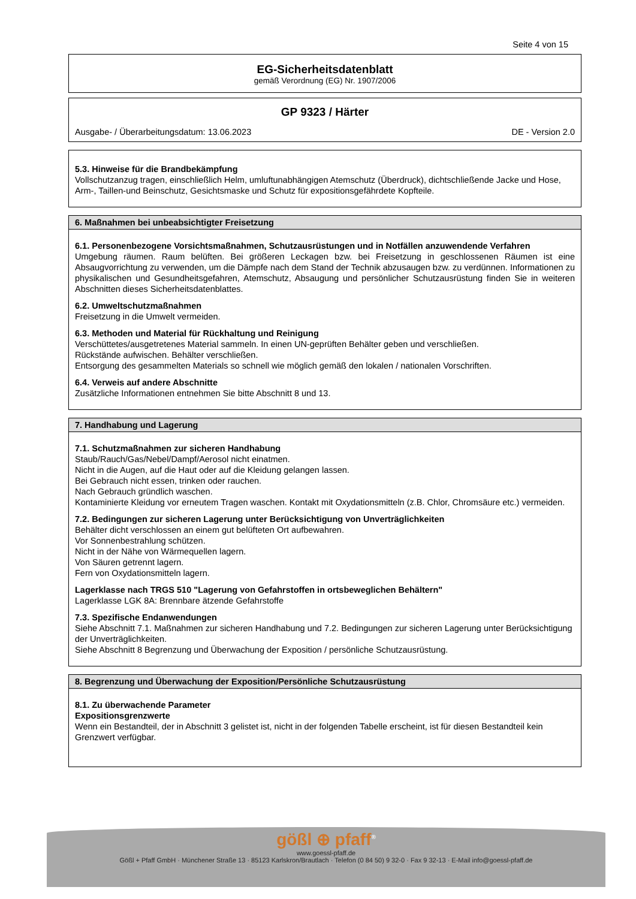Seite 4 von 15
EG-Sicherheitsdatenblatt
gemäß Verordnung (EG) Nr. 1907/2006
GP 9323 / Härter
Ausgabe- / Überarbeitungsdatum: 13.06.2023 DE - Version 2.0
5.3. Hinweise für die Brandbekämpfung
Vollschutzanzug tragen, einschließlich Helm, umluftunabhängigen Atemschutz (Überdruck), dichtschließende Jacke und Hose, Arm-, Taillen-und Beinschutz, Gesichtsmaske und Schutz für expositionsgefährdete Kopfteile.
6. Maßnahmen bei unbeabsichtigter Freisetzung
6.1. Personenbezogene Vorsichtsmaßnahmen, Schutzausrüstungen und in Notfällen anzuwendende Verfahren
Umgebung räumen. Raum belüften. Bei größeren Leckagen bzw. bei Freisetzung in geschlossenen Räumen ist eine Absaugvorrichtung zu verwenden, um die Dämpfe nach dem Stand der Technik abzusaugen bzw. zu verdünnen. Informationen zu physikalischen und Gesundheitsgefahren, Atemschutz, Absaugung und persönlicher Schutzausrüstung finden Sie in weiteren Abschnitten dieses Sicherheitsdatenblattes.
6.2. Umweltschutzmaßnahmen
Freisetzung in die Umwelt vermeiden.
6.3. Methoden und Material für Rückhaltung und Reinigung
Verschüttetes/ausgetretenes Material sammeln. In einen UN-geprüften Behälter geben und verschließen.
Rückstände aufwischen. Behälter verschließen.
Entsorgung des gesammelten Materials so schnell wie möglich gemäß den lokalen / nationalen Vorschriften.
6.4. Verweis auf andere Abschnitte
Zusätzliche Informationen entnehmen Sie bitte Abschnitt 8 und 13.
7. Handhabung und Lagerung
7.1. Schutzmaßnahmen zur sicheren Handhabung
Staub/Rauch/Gas/Nebel/Dampf/Aerosol nicht einatmen.
Nicht in die Augen, auf die Haut oder auf die Kleidung gelangen lassen.
Bei Gebrauch nicht essen, trinken oder rauchen.
Nach Gebrauch gründlich waschen.
Kontaminierte Kleidung vor erneutem Tragen waschen. Kontakt mit Oxydationsmitteln (z.B. Chlor, Chromsäure etc.) vermeiden.
7.2. Bedingungen zur sicheren Lagerung unter Berücksichtigung von Unverträglichkeiten
Behälter dicht verschlossen an einem gut belüfteten Ort aufbewahren.
Vor Sonnenbestrahlung schützen.
Nicht in der Nähe von Wärmequellen lagern.
Von Säuren getrennt lagern.
Fern von Oxydationsmitteln lagern.
Lagerklasse nach TRGS 510 "Lagerung von Gefahrstoffen in ortsbeweglichen Behältern"
Lagerklasse LGK 8A: Brennbare ätzende Gefahrstoffe
7.3. Spezifische Endanwendungen
Siehe Abschnitt 7.1. Maßnahmen zur sicheren Handhabung und 7.2. Bedingungen zur sicheren Lagerung unter Berücksichtigung der Unverträglichkeiten.
Siehe Abschnitt 8 Begrenzung und Überwachung der Exposition / persönliche Schutzausrüstung.
8. Begrenzung und Überwachung der Exposition/Persönliche Schutzausrüstung
8.1. Zu überwachende Parameter
Expositionsgrenzwerte
Wenn ein Bestandteil, der in Abschnitt 3 gelistet ist, nicht in der folgenden Tabelle erscheint, ist für diesen Bestandteil kein Grenzwert verfügbar.
gößl ⊕ pfaff<sup>®</sup>
www.goessl-pfaff.de
Gößl + Pfaff GmbH · Münchener Straße 13 · 85123 Karlskron/Brautlach · Telefon (0 84 50) 9 32-0 · Fax 9 32-13 · E-Mail info@goessl-pfaff.de